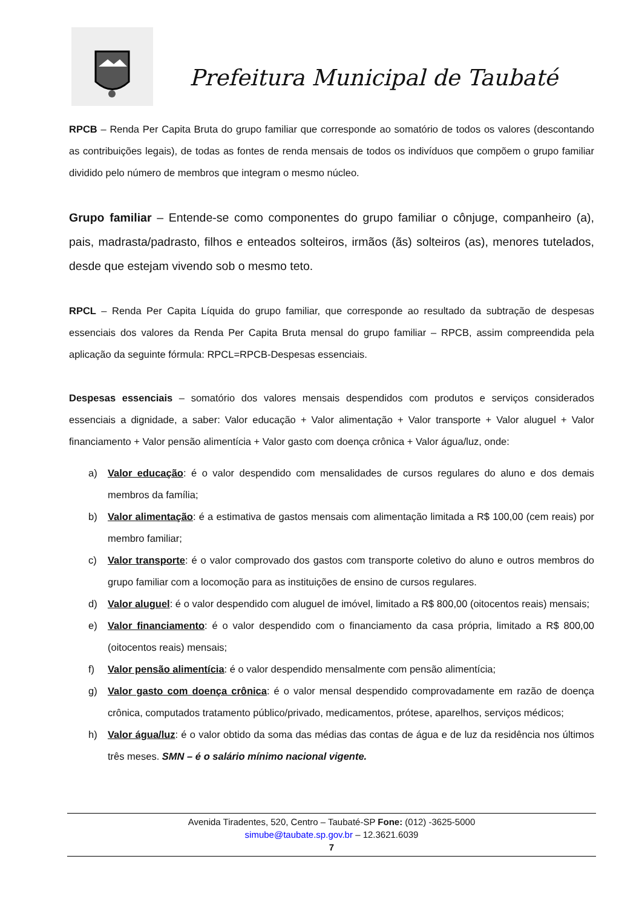Prefeitura Municipal de Taubaté
RPCB – Renda Per Capita Bruta do grupo familiar que corresponde ao somatório de todos os valores (descontando as contribuições legais), de todas as fontes de renda mensais de todos os indivíduos que compõem o grupo familiar dividido pelo número de membros que integram o mesmo núcleo.
Grupo familiar – Entende-se como componentes do grupo familiar o cônjuge, companheiro (a), pais, madrasta/padrasto, filhos e enteados solteiros, irmãos (ãs) solteiros (as), menores tutelados, desde que estejam vivendo sob o mesmo teto.
RPCL – Renda Per Capita Líquida do grupo familiar, que corresponde ao resultado da subtração de despesas essenciais dos valores da Renda Per Capita Bruta mensal do grupo familiar – RPCB, assim compreendida pela aplicação da seguinte fórmula: RPCL=RPCB-Despesas essenciais.
Despesas essenciais – somatório dos valores mensais despendidos com produtos e serviços considerados essenciais a dignidade, a saber: Valor educação + Valor alimentação + Valor transporte + Valor aluguel + Valor financiamento + Valor pensão alimentícia + Valor gasto com doença crônica + Valor água/luz, onde:
a) Valor educação: é o valor despendido com mensalidades de cursos regulares do aluno e dos demais membros da família;
b) Valor alimentação: é a estimativa de gastos mensais com alimentação limitada a R$ 100,00 (cem reais) por membro familiar;
c) Valor transporte: é o valor comprovado dos gastos com transporte coletivo do aluno e outros membros do grupo familiar com a locomoção para as instituições de ensino de cursos regulares.
d) Valor aluguel: é o valor despendido com aluguel de imóvel, limitado a R$ 800,00 (oitocentos reais) mensais;
e) Valor financiamento: é o valor despendido com o financiamento da casa própria, limitado a R$ 800,00 (oitocentos reais) mensais;
f) Valor pensão alimentícia: é o valor despendido mensalmente com pensão alimentícia;
g) Valor gasto com doença crônica: é o valor mensal despendido comprovadamente em razão de doença crônica, computados tratamento público/privado, medicamentos, prótese, aparelhos, serviços médicos;
h) Valor água/luz: é o valor obtido da soma das médias das contas de água e de luz da residência nos últimos três meses. SMN – é o salário mínimo nacional vigente.
Avenida Tiradentes, 520, Centro – Taubaté-SP Fone: (012) -3625-5000
simube@taubate.sp.gov.br – 12.3621.6039
7